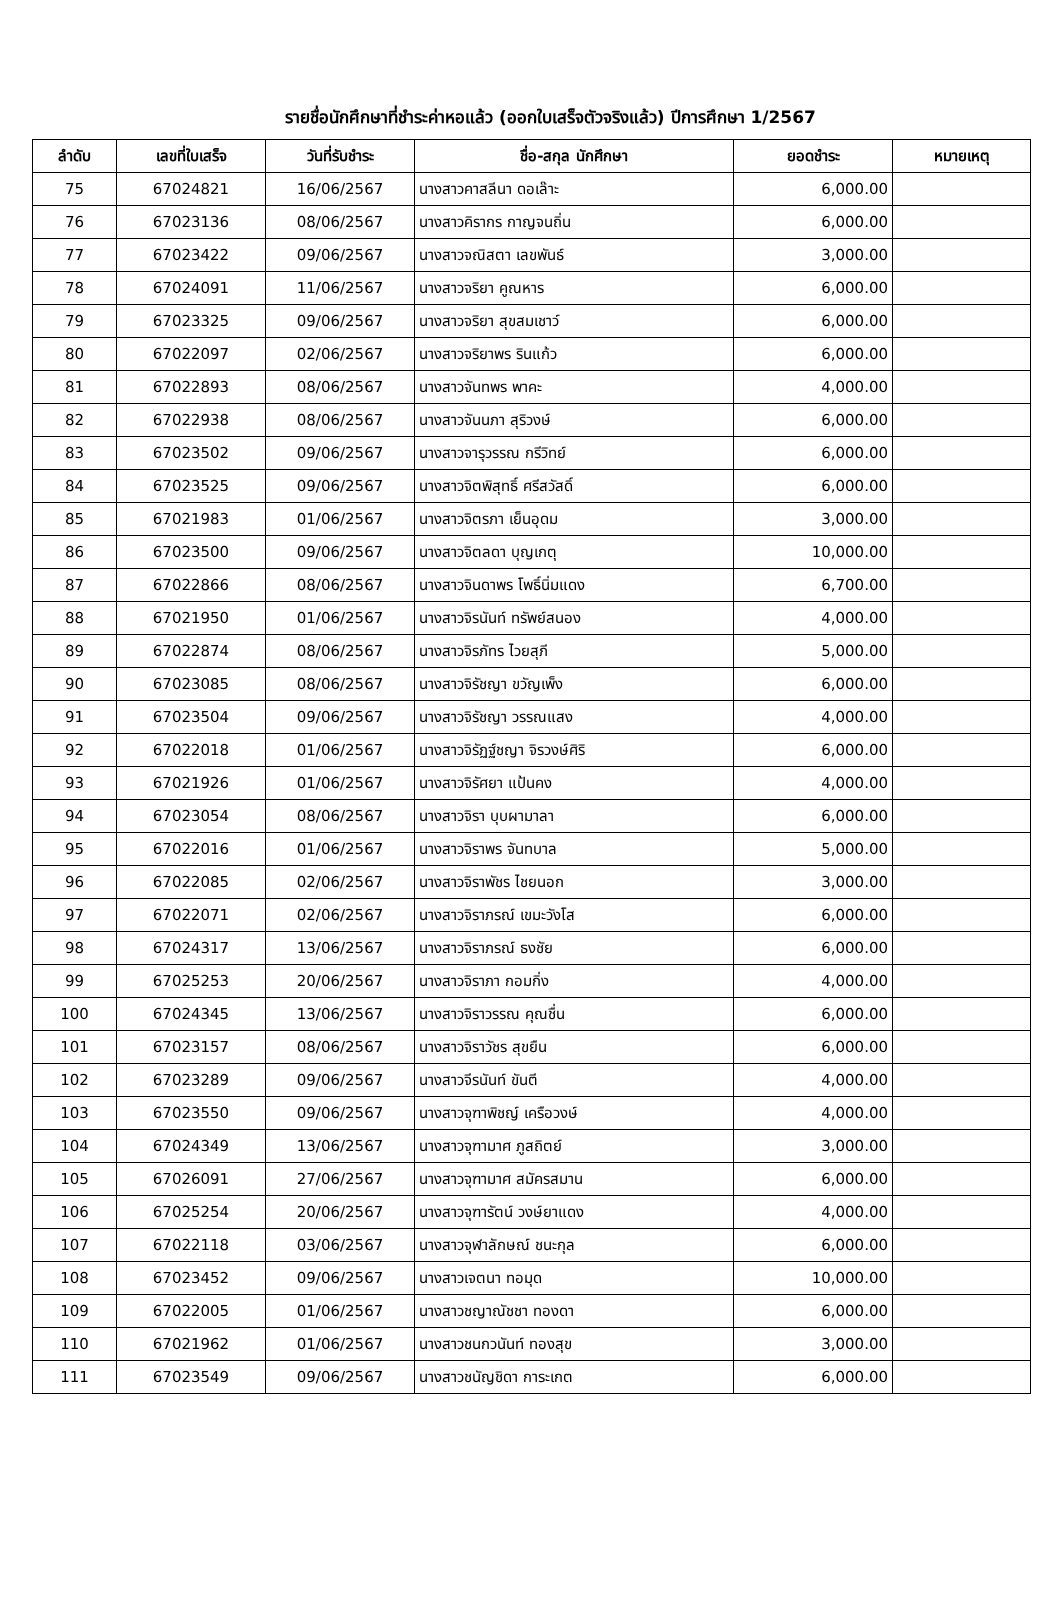รายชื่อนักศึกษาที่ชำระค่าหอแล้ว (ออกใบเสร็จตัวจริงแล้ว) ปีการศึกษา 1/2567
| ลำดับ | เลขที่ใบเสร็จ | วันที่รับชำระ | ชื่อ-สกุล นักศึกษา | ยอดชำระ | หมายเหตุ |
| --- | --- | --- | --- | --- | --- |
| 75 | 67024821 | 16/06/2567 | นางสาวคาสลีนา ดอเล๊าะ | 6,000.00 | |
| 76 | 67023136 | 08/06/2567 | นางสาวคิรากร กาญจนถิ่น | 6,000.00 | |
| 77 | 67023422 | 09/06/2567 | นางสาวจณิสตา เลขพันธ์ | 3,000.00 | |
| 78 | 67024091 | 11/06/2567 | นางสาวจริยา คูณหาร | 6,000.00 | |
| 79 | 67023325 | 09/06/2567 | นางสาวจริยา สุขสมเชาว์ | 6,000.00 | |
| 80 | 67022097 | 02/06/2567 | นางสาวจริยาพร รินแก้ว | 6,000.00 | |
| 81 | 67022893 | 08/06/2567 | นางสาวจันทพร พาคะ | 4,000.00 | |
| 82 | 67022938 | 08/06/2567 | นางสาวจันนภา สุริวงษ์ | 6,000.00 | |
| 83 | 67023502 | 09/06/2567 | นางสาวจารุวรรณ กรีวิทย์ | 6,000.00 | |
| 84 | 67023525 | 09/06/2567 | นางสาวจิตพิสุทธิ์ ศรีสวัสดิ์ | 6,000.00 | |
| 85 | 67021983 | 01/06/2567 | นางสาวจิตรภา เย็นอุดม | 3,000.00 | |
| 86 | 67023500 | 09/06/2567 | นางสาวจิตลดา บุญเกตุ | 10,000.00 | |
| 87 | 67022866 | 08/06/2567 | นางสาวจินดาพร โพธิ์นิ่มแดง | 6,700.00 | |
| 88 | 67021950 | 01/06/2567 | นางสาวจิรนันท์ ทรัพย์สนอง | 4,000.00 | |
| 89 | 67022874 | 08/06/2567 | นางสาวจิรภัทร ไวยสุภี | 5,000.00 | |
| 90 | 67023085 | 08/06/2567 | นางสาวจิรัชญา ขวัญเพ็ง | 6,000.00 | |
| 91 | 67023504 | 09/06/2567 | นางสาวจิรัชญา วรรณแสง | 4,000.00 | |
| 92 | 67022018 | 01/06/2567 | นางสาวจิรัฏฐ์ชญา จิรวงษ์ศิริ | 6,000.00 | |
| 93 | 67021926 | 01/06/2567 | นางสาวจิรัศยา แป้นคง | 4,000.00 | |
| 94 | 67023054 | 08/06/2567 | นางสาวจิรา บุบผามาลา | 6,000.00 | |
| 95 | 67022016 | 01/06/2567 | นางสาวจิราพร จันทบาล | 5,000.00 | |
| 96 | 67022085 | 02/06/2567 | นางสาวจิราพัชร ไชยนอก | 3,000.00 | |
| 97 | 67022071 | 02/06/2567 | นางสาวจิราภรณ์ เขมะวังโส | 6,000.00 | |
| 98 | 67024317 | 13/06/2567 | นางสาวจิราภรณ์ ธงชัย | 6,000.00 | |
| 99 | 67025253 | 20/06/2567 | นางสาวจิราภา กอมกิ่ง | 4,000.00 | |
| 100 | 67024345 | 13/06/2567 | นางสาวจิราวรรณ คุณชื่น | 6,000.00 | |
| 101 | 67023157 | 08/06/2567 | นางสาวจิราวัชร สุขยืน | 6,000.00 | |
| 102 | 67023289 | 09/06/2567 | นางสาวจีรนันท์ ขันตี | 4,000.00 | |
| 103 | 67023550 | 09/06/2567 | นางสาวจุฑาพิชญ์ เครือวงษ์ | 4,000.00 | |
| 104 | 67024349 | 13/06/2567 | นางสาวจุฑามาศ ภูสถิตย์ | 3,000.00 | |
| 105 | 67026091 | 27/06/2567 | นางสาวจุฑามาศ สมัครสมาน | 6,000.00 | |
| 106 | 67025254 | 20/06/2567 | นางสาวจุฑารัตน์ วงษ์ยาแดง | 4,000.00 | |
| 107 | 67022118 | 03/06/2567 | นางสาวจุฬาลักษณ์ ชนะกุล | 6,000.00 | |
| 108 | 67023452 | 09/06/2567 | นางสาวเจตนา ทอมุด | 10,000.00 | |
| 109 | 67022005 | 01/06/2567 | นางสาวชญาณัชชา ทองดา | 6,000.00 | |
| 110 | 67021962 | 01/06/2567 | นางสาวชนกวนันท์ ทองสุข | 3,000.00 | |
| 111 | 67023549 | 09/06/2567 | นางสาวชนัญชิดา การะเกต | 6,000.00 | |